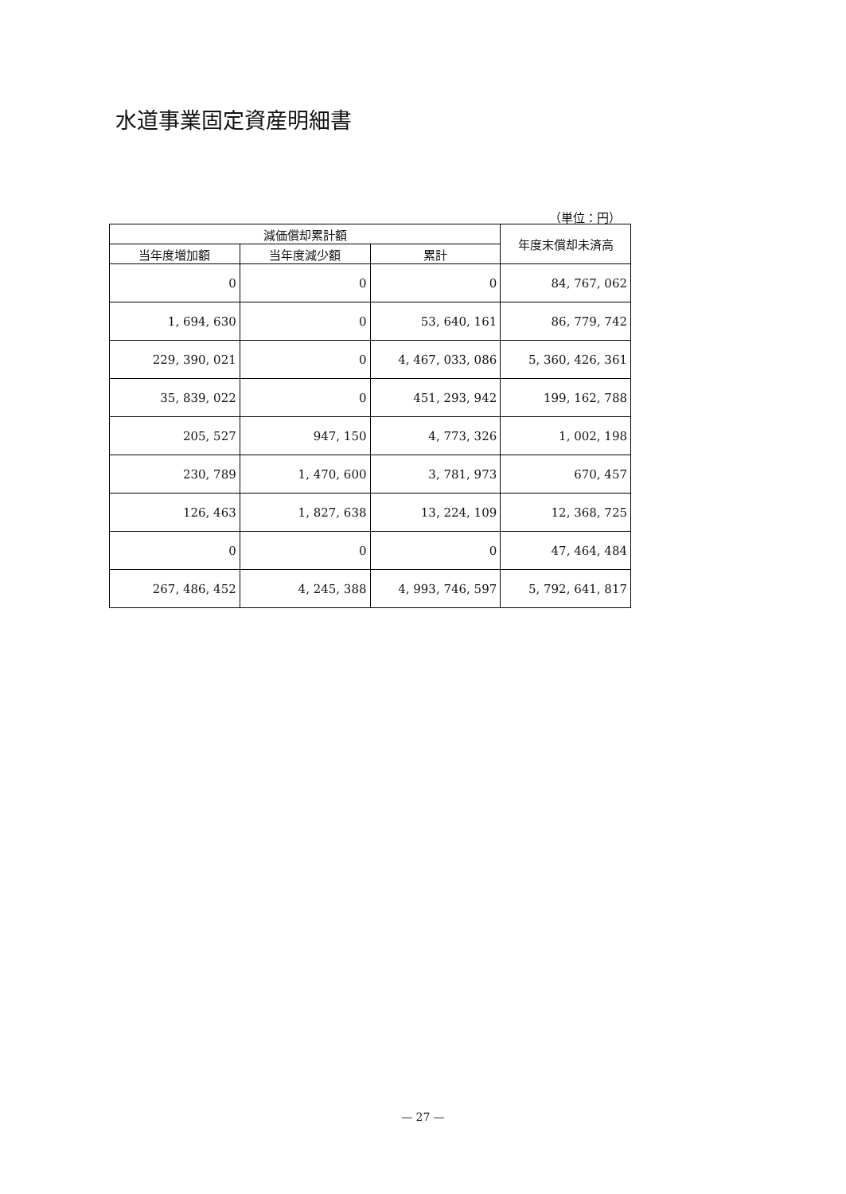水道事業固定資産明細書
（単位：円）
| 減価償却累計額 | | | 年度末償却未済高 |
| --- | --- | --- | --- |
| 当年度増加額 | 当年度減少額 | 累計 | |
| 0 | 0 | 0 | 84, 767, 062 |
| 1, 694, 630 | 0 | 53, 640, 161 | 86, 779, 742 |
| 229, 390, 021 | 0 | 4, 467, 033, 086 | 5, 360, 426, 361 |
| 35, 839, 022 | 0 | 451, 293, 942 | 199, 162, 788 |
| 205, 527 | 947, 150 | 4, 773, 326 | 1, 002, 198 |
| 230, 789 | 1, 470, 600 | 3, 781, 973 | 670, 457 |
| 126, 463 | 1, 827, 638 | 13, 224, 109 | 12, 368, 725 |
| 0 | 0 | 0 | 47, 464, 484 |
| 267, 486, 452 | 4, 245, 388 | 4, 993, 746, 597 | 5, 792, 641, 817 |
— 27 —